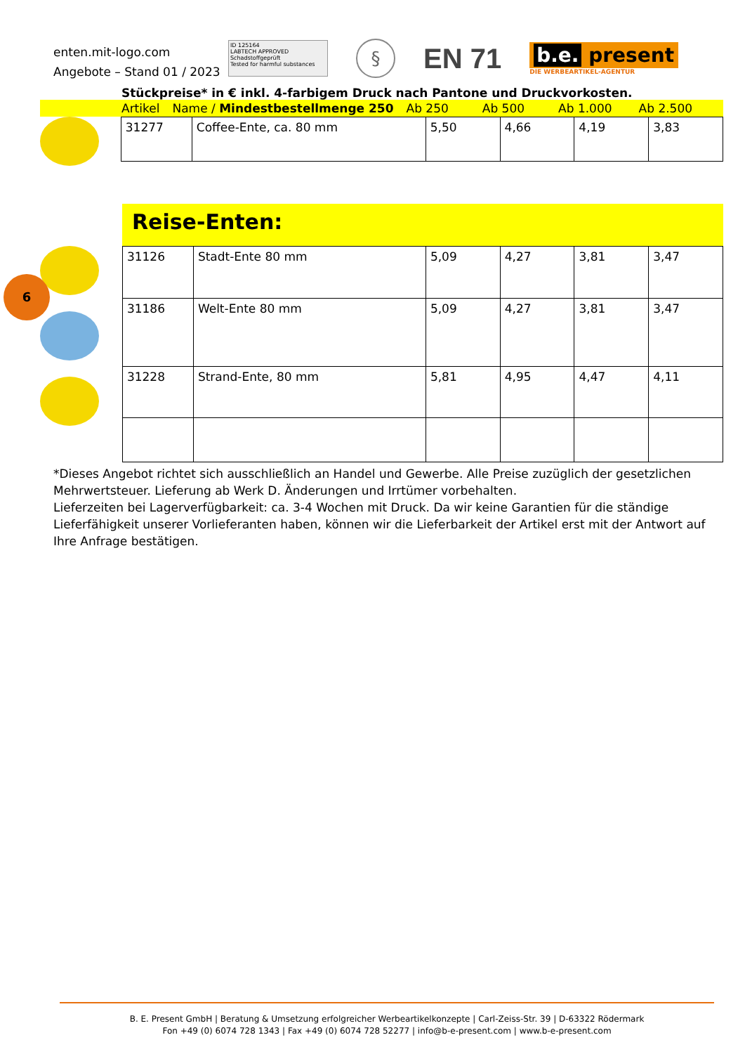enten.mit-logo.com
Angebote – Stand 01 / 2023
ID 125164
LABTECH APPROVED
Schadstoffgeprüft
Tested for harmful substances
§
EN 71
b.e. present
DIE WERBEARTIKEL-AGENTUR
Stückpreise* in € inkl. 4-farbigem Druck nach Pantone und Druckvorkosten.
Artikel Name / Mindestbestellmenge 250 Ab 250 Ab 500 Ab 1.000 Ab 2.500
| 31277 | Coffee-Ente, ca. 80 mm | 5,50 | 4,66 | 4,19 | 3,83 |
Reise-Enten:
| 31126 | Stadt-Ente 80 mm | 5,09 | 4,27 | 3,81 | 3,47 |
| 31186 | Welt-Ente 80 mm | 5,09 | 4,27 | 3,81 | 3,47 |
| 31228 | Strand-Ente, 80 mm | 5,81 | 4,95 | 4,47 | 4,11 |
6
*Dieses Angebot richtet sich ausschließlich an Handel und Gewerbe. Alle Preise zuzüglich der gesetzlichen Mehrwertsteuer. Lieferung ab Werk D. Änderungen und Irrtümer vorbehalten.
Lieferzeiten bei Lagerverfügbarkeit: ca. 3-4 Wochen mit Druck. Da wir keine Garantien für die ständige Lieferfähigkeit unserer Vorlieferanten haben, können wir die Lieferbarkeit der Artikel erst mit der Antwort auf Ihre Anfrage bestätigen.
B. E. Present GmbH | Beratung & Umsetzung erfolgreicher Werbeartikelkonzepte | Carl-Zeiss-Str. 39 | D-63322 Rödermark
Fon +49 (0) 6074 728 1343 | Fax +49 (0) 6074 728 52277 | info@b-e-present.com | www.b-e-present.com